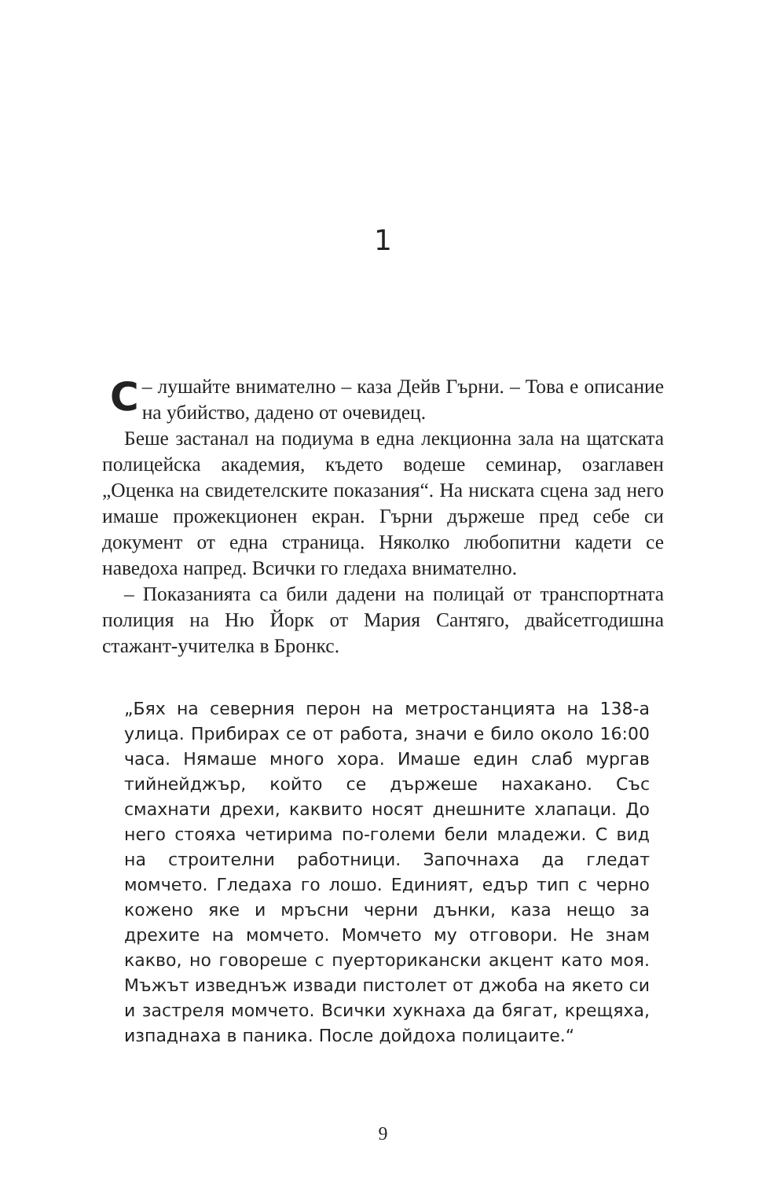1
– С лушайте внимателно – каза Дейв Гърни. – Това е описание на убийство, дадено от очевидец.
Беше застанал на подиума в една лекционна зала на щатската полицейска академия, където водеше семинар, озаглавен „Оценка на свидетелските показания“. На ниската сцена зад него имаше прожекционен екран. Гърни държеше пред себе си документ от една страница. Няколко любопитни кадети се наведоха напред. Всички го гледаха внимателно.
– Показанията са били дадени на полицай от транспортната полиция на Ню Йорк от Мария Сантяго, двайсетгодишна стажант-учителка в Бронкс.
„Бях на северния перон на метростанцията на 138-а улица. Прибирах се от работа, значи е било около 16:00 часа. Нямаше много хора. Имаше един слаб мургав тийнейджър, който се държеше нахакано. Със смахнати дрехи, каквито носят днешните хлапаци. До него стояха четирима по-големи бели младежи. С вид на строителни работници. Започнаха да гледат момчето. Гледаха го лошо. Единият, едър тип с черно кожено яке и мръсни черни дънки, каза нещо за дрехите на момчето. Момчето му отговори. Не знам какво, но говореше с пуерторикански акцент като моя. Мъжът изведнъж извади пистолет от джоба на якето си и застреля момчето. Всички хукнаха да бягат, крещяха, изпаднаха в паника. После дойдоха полицаите.“
9